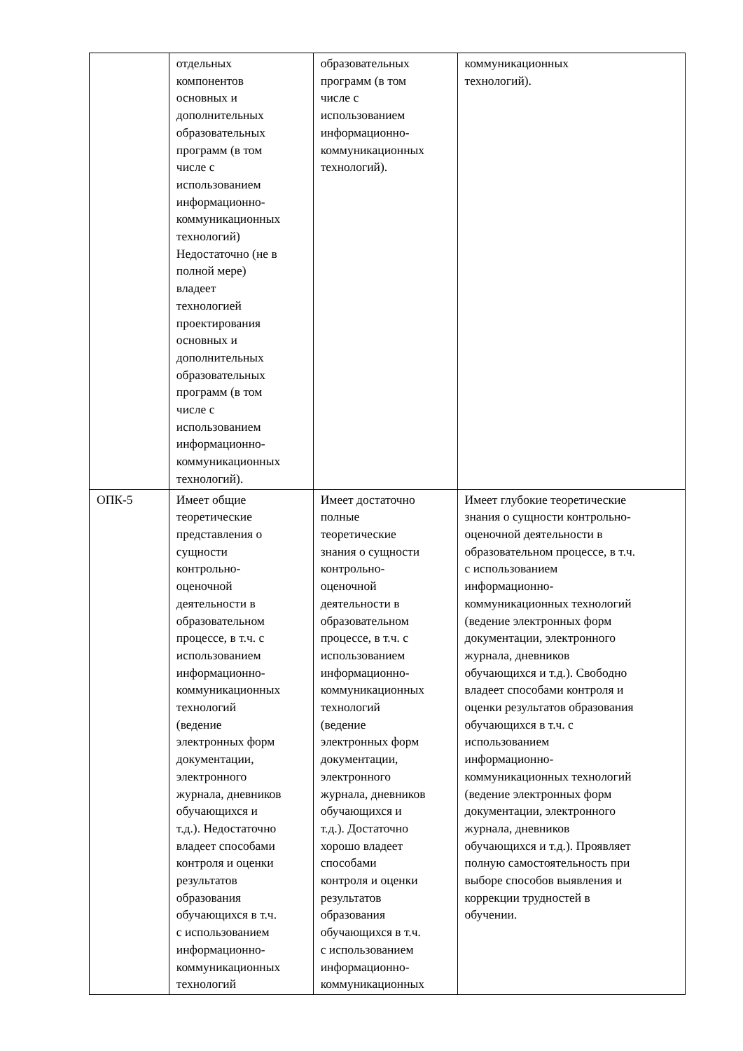| | отдельных компонентов основных и дополнительных образовательных программ (в том числе с использованием информационно- коммуникационных технологий) Недостаточно (не в полной мере) владеет технологией проектирования основных и дополнительных образовательных программ (в том числе с использованием информационно- коммуникационных технологий). | образовательных программ (в том числе с использованием информационно- коммуникационных технологий). | коммуникационных технологий). |
| ОПК-5 | Имеет общие теоретические представления о сущности контрольно- оценочной деятельности в образовательном процессе, в т.ч. с использованием информационно- коммуникационных технологий (ведение электронных форм документации, электронного журнала, дневников обучающихся и т.д.). Недостаточно владеет способами контроля и оценки результатов образования обучающихся в т.ч. с использованием информационно- коммуникационных технологий | Имеет достаточно полные теоретические знания о сущности контрольно- оценочной деятельности в образовательном процессе, в т.ч. с использованием информационно- коммуникационных технологий (ведение электронных форм документации, электронного журнала, дневников обучающихся и т.д.). Достаточно хорошо владеет способами контроля и оценки результатов образования обучающихся в т.ч. с использованием информационно- коммуникационных | Имеет глубокие теоретические знания о сущности контрольно- оценочной деятельности в образовательном процессе, в т.ч. с использованием информационно- коммуникационных технологий (ведение электронных форм документации, электронного журнала, дневников обучающихся и т.д.). Свободно владеет способами контроля и оценки результатов образования обучающихся в т.ч. с использованием информационно- коммуникационных технологий (ведение электронных форм документации, электронного журнала, дневников обучающихся и т.д.). Проявляет полную самостоятельность при выборе способов выявления и коррекции трудностей в обучении. |